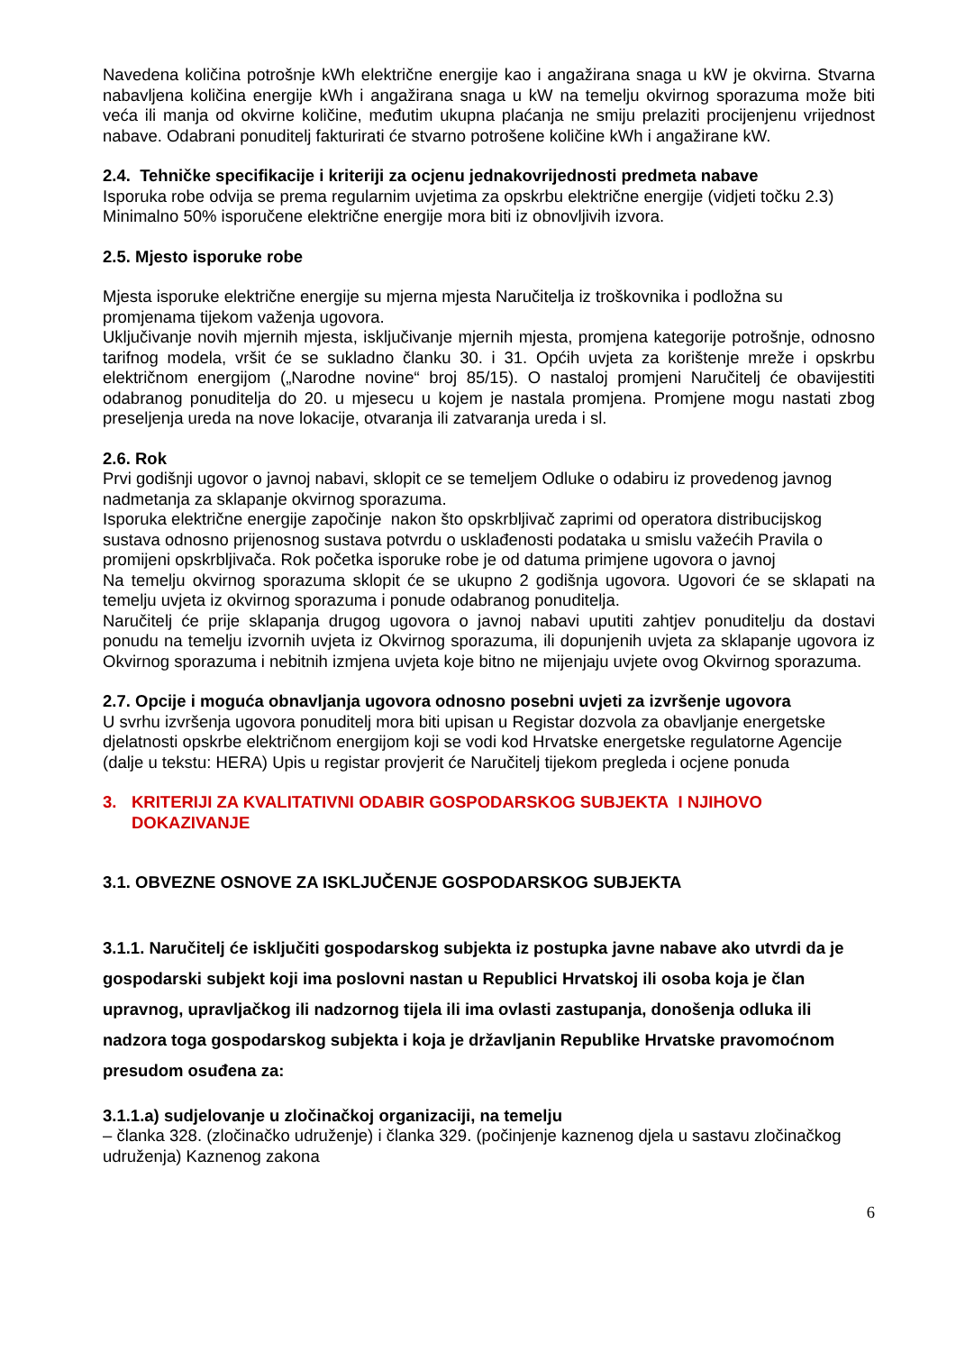Navedena količina potrošnje kWh električne energije kao i angažirana snaga u kW je okvirna. Stvarna nabavljena količina energije kWh i angažirana snaga u kW na temelju okvirnog sporazuma može biti veća ili manja od okvirne količine, međutim ukupna plaćanja ne smiju prelaziti procijenjenu vrijednost nabave. Odabrani ponuditelj fakturirati će stvarno potrošene količine kWh i angažirane kW.
2.4. Tehničke specifikacije i kriteriji za ocjenu jednakovrijednosti predmeta nabave
Isporuka robe odvija se prema regularnim uvjetima za opskrbu električne energije (vidjeti točku 2.3) Minimalno 50% isporučene električne energije mora biti iz obnovljivih izvora.
2.5. Mjesto isporuke robe
Mjesta isporuke električne energije su mjerna mjesta Naručitelja iz troškovnika i podložna su promjenama tijekom važenja ugovora.
Uključivanje novih mjernih mjesta, isključivanje mjernih mjesta, promjena kategorije potrošnje, odnosno tarifnog modela, vršit će se sukladno članku 30. i 31. Općih uvjeta za korištenje mreže i opskrbu električnom energijom („Narodne novine“ broj 85/15). O nastaloj promjeni Naručitelj će obavijestiti odabranog ponuditelja do 20. u mjesecu u kojem je nastala promjena. Promjene mogu nastati zbog preseljenja ureda na nove lokacije, otvaranja ili zatvaranja ureda i sl.
2.6. Rok
Prvi godišnji ugovor o javnoj nabavi, sklopit ce se temeljem Odluke o odabiru iz provedenog javnog nadmetanja za sklapanje okvirnog sporazuma.
Isporuka električne energije započinje nakon što opskrbljivač zaprimi od operatora distribucijskog sustava odnosno prijenosnog sustava potvrdu o usklađenosti podataka u smislu važećih Pravila o promijeni opskrbljivača. Rok početka isporuke robe je od datuma primjene ugovora o javnoj
Na temelju okvirnog sporazuma sklopit će se ukupno 2 godišnja ugovora. Ugovori će se sklapati na temelju uvjeta iz okvirnog sporazuma i ponude odabranog ponuditelja.
Naručitelj će prije sklapanja drugog ugovora o javnoj nabavi uputiti zahtjev ponuditelju da dostavi ponudu na temelju izvornih uvjeta iz Okvirnog sporazuma, ili dopunjenih uvjeta za sklapanje ugovora iz Okvirnog sporazuma i nebitnih izmjena uvjeta koje bitno ne mijenjaju uvjete ovog Okvirnog sporazuma.
2.7. Opcije i moguća obnavljanja ugovora odnosno posebni uvjeti za izvršenje ugovora
U svrhu izvršenja ugovora ponuditelj mora biti upisan u Registar dozvola za obavljanje energetske djelatnosti opskrbe električnom energijom koji se vodi kod Hrvatske energetske regulatorne Agencije (dalje u tekstu: HERA) Upis u registar provjerit će Naručitelj tijekom pregleda i ocjene ponuda
3. KRITERIJI ZA KVALITATIVNI ODABIR GOSPODARSKOG SUBJEKTA I NJIHOVO DOKAZIVANJE
3.1. OBVEZNE OSNOVE ZA ISKLJUČENJE GOSPODARSKOG SUBJEKTA
3.1.1. Naručitelj će isključiti gospodarskog subjekta iz postupka javne nabave ako utvrdi da je gospodarski subjekt koji ima poslovni nastan u Republici Hrvatskoj ili osoba koja je član upravnog, upravljačkog ili nadzornog tijela ili ima ovlasti zastupanja, donošenja odluka ili nadzora toga gospodarskog subjekta i koja je državljanin Republike Hrvatske pravomoćnom presudom osuđena za:
3.1.1.a) sudjelovanje u zločinačkoj organizaciji, na temelju
– članka 328. (zločinačko udruženje) i članka 329. (počinjenje kaznenog djela u sastavu zločinačkog udruženja) Kaznenog zakona
6